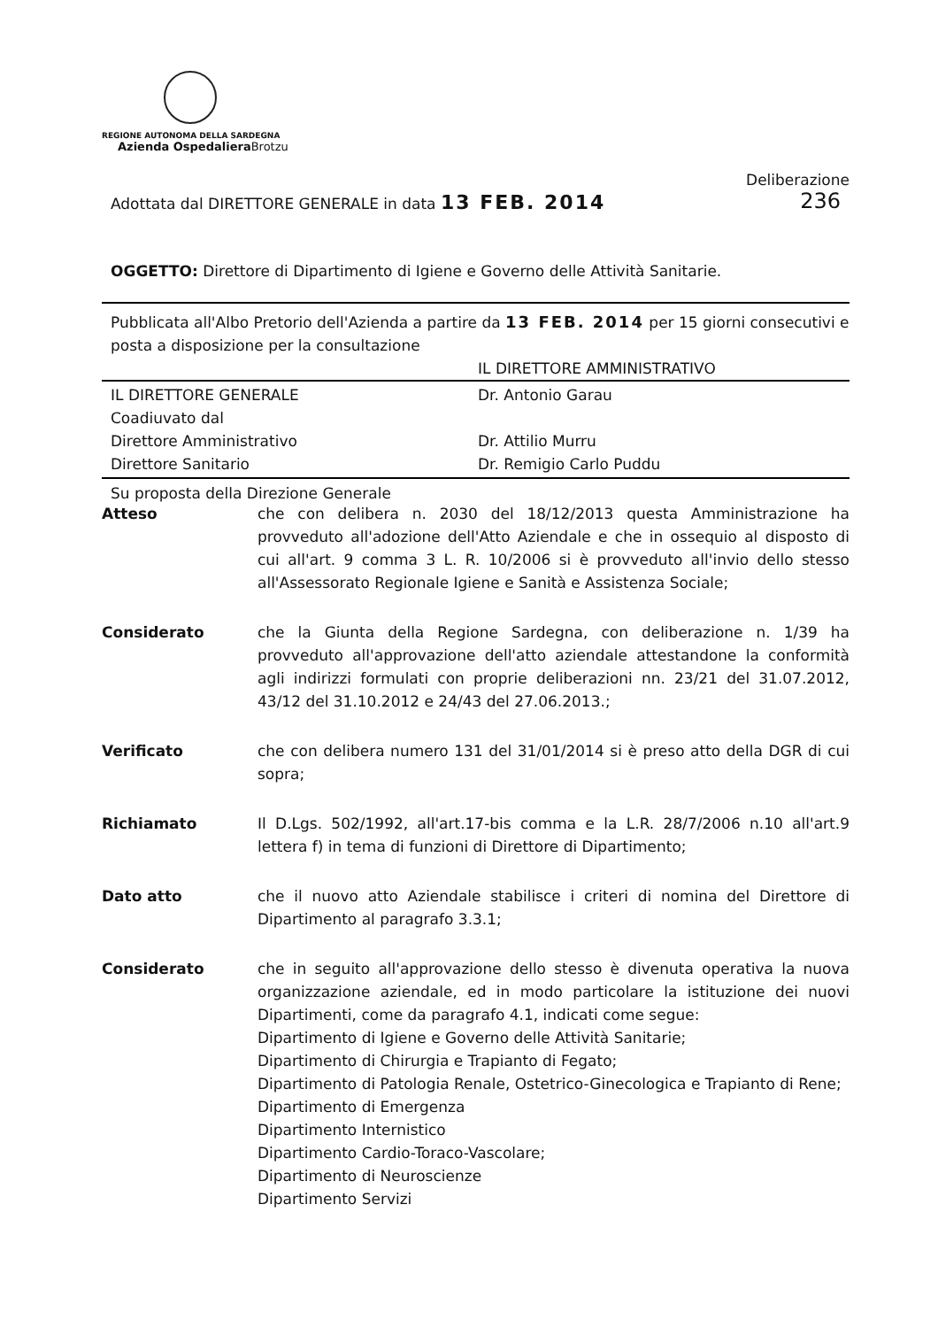REGIONE AUTONOMA DELLA SARDEGNA
Azienda Ospedaliera Brotzu
Deliberazione
Adottata dal DIRETTORE GENERALE in data 13 FEB. 2014 236
OGGETTO: Direttore di Dipartimento di Igiene e Governo delle Attività Sanitarie.
Pubblicata all'Albo Pretorio dell'Azienda a partire da 13 FEB. 2014 per 15 giorni consecutivi e posta a disposizione per la consultazione
IL DIRETTORE AMMINISTRATIVO
IL DIRETTORE GENERALE
Coadiuvato dal
Direttore Amministrativo
Direttore Sanitario
Dr. Antonio Garau
Dr. Attilio Murru
Dr. Remigio Carlo Puddu
Su proposta della Direzione Generale
Atteso che con delibera n. 2030 del 18/12/2013 questa Amministrazione ha provveduto all'adozione dell'Atto Aziendale e che in ossequio al disposto di cui all'art. 9 comma 3 L. R. 10/2006 si è provveduto all'invio dello stesso all'Assessorato Regionale Igiene e Sanità e Assistenza Sociale;
Considerato che la Giunta della Regione Sardegna, con deliberazione n. 1/39 ha provveduto all'approvazione dell'atto aziendale attestandone la conformità agli indirizzi formulati con proprie deliberazioni nn. 23/21 del 31.07.2012, 43/12 del 31.10.2012 e 24/43 del 27.06.2013.;
Verificato che con delibera numero 131 del 31/01/2014 si è preso atto della DGR di cui sopra;
Richiamato Il D.Lgs. 502/1992, all'art.17-bis comma e la L.R. 28/7/2006 n.10 all'art.9 lettera f) in tema di funzioni di Direttore di Dipartimento;
Dato atto che il nuovo atto Aziendale stabilisce i criteri di nomina del Direttore di Dipartimento al paragrafo 3.3.1;
Considerato che in seguito all'approvazione dello stesso è divenuta operativa la nuova organizzazione aziendale, ed in modo particolare la istituzione dei nuovi Dipartimenti, come da paragrafo 4.1, indicati come segue:
Dipartimento di Igiene e Governo delle Attività Sanitarie;
Dipartimento di Chirurgia e Trapianto di Fegato;
Dipartimento di Patologia Renale, Ostetrico-Ginecologica e Trapianto di Rene;
Dipartimento di Emergenza
Dipartimento Internistico
Dipartimento Cardio-Toraco-Vascolare;
Dipartimento di Neuroscienze
Dipartimento Servizi